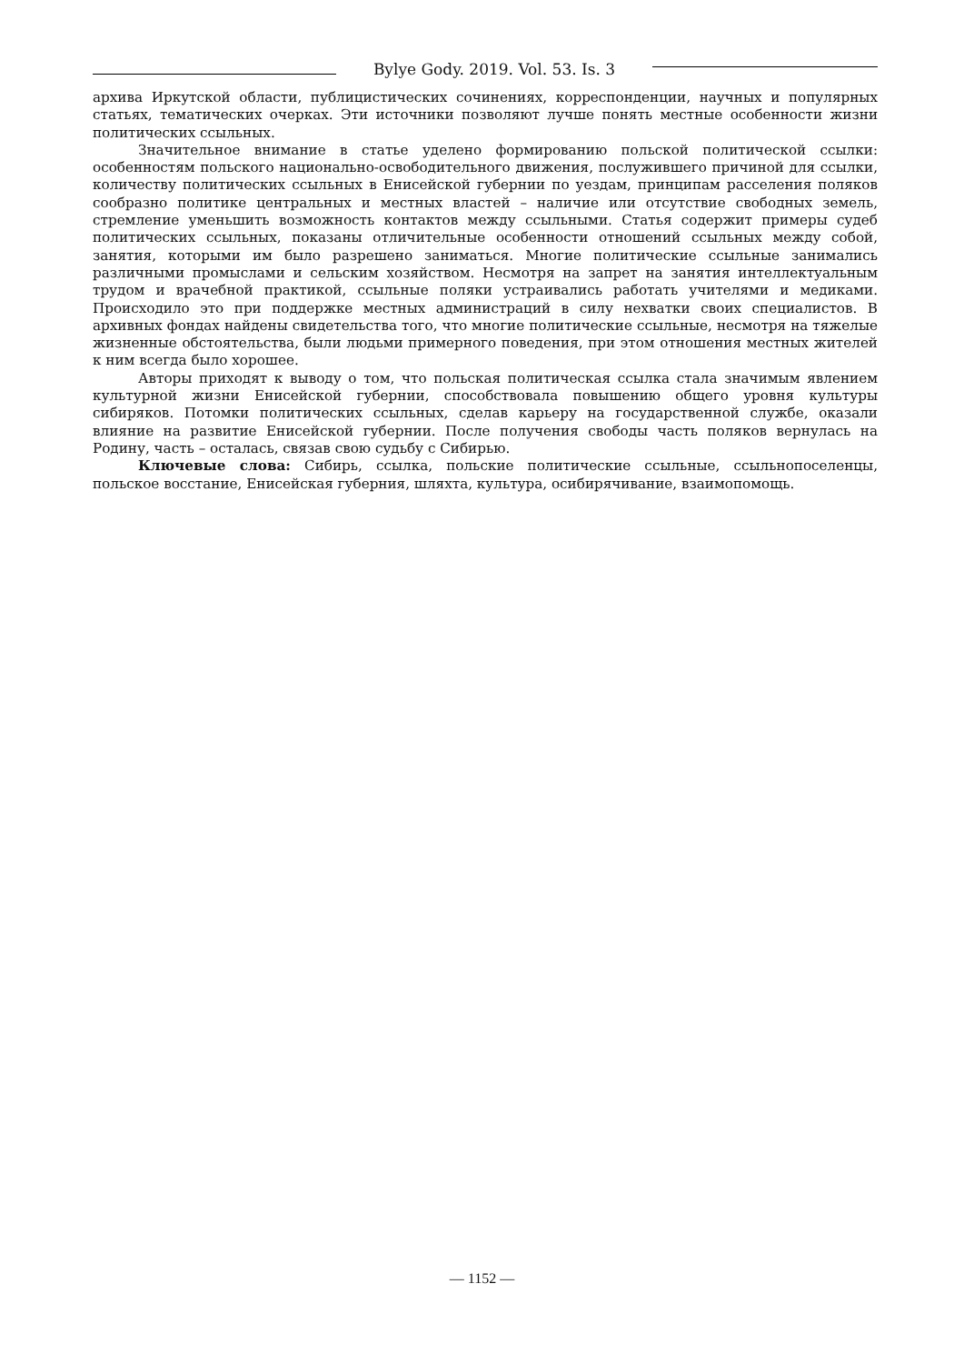Bylye Gody. 2019. Vol. 53. Is. 3
архива Иркутской области, публицистических сочинениях, корреспонденции, научных и популярных статьях, тематических очерках. Эти источники позволяют лучше понять местные особенности жизни политических ссыльных.
Значительное внимание в статье уделено формированию польской политической ссылки: особенностям польского национально-освободительного движения, послужившего причиной для ссылки, количеству политических ссыльных в Енисейской губернии по уездам, принципам расселения поляков сообразно политике центральных и местных властей – наличие или отсутствие свободных земель, стремление уменьшить возможность контактов между ссыльными. Статья содержит примеры судеб политических ссыльных, показаны отличительные особенности отношений ссыльных между собой, занятия, которыми им было разрешено заниматься. Многие политические ссыльные занимались различными промыслами и сельским хозяйством. Несмотря на запрет на занятия интеллектуальным трудом и врачебной практикой, ссыльные поляки устраивались работать учителями и медиками. Происходило это при поддержке местных администраций в силу нехватки своих специалистов. В архивных фондах найдены свидетельства того, что многие политические ссыльные, несмотря на тяжелые жизненные обстоятельства, были людьми примерного поведения, при этом отношения местных жителей к ним всегда было хорошее.
Авторы приходят к выводу о том, что польская политическая ссылка стала значимым явлением культурной жизни Енисейской губернии, способствовала повышению общего уровня культуры сибиряков. Потомки политических ссыльных, сделав карьеру на государственной службе, оказали влияние на развитие Енисейской губернии. После получения свободы часть поляков вернулась на Родину, часть – осталась, связав свою судьбу с Сибирью.
Ключевые слова: Сибирь, ссылка, польские политические ссыльные, ссыльнопоселенцы, польское восстание, Енисейская губерния, шляхта, культура, осибирячивание, взаимопомощь.
— 1152 —